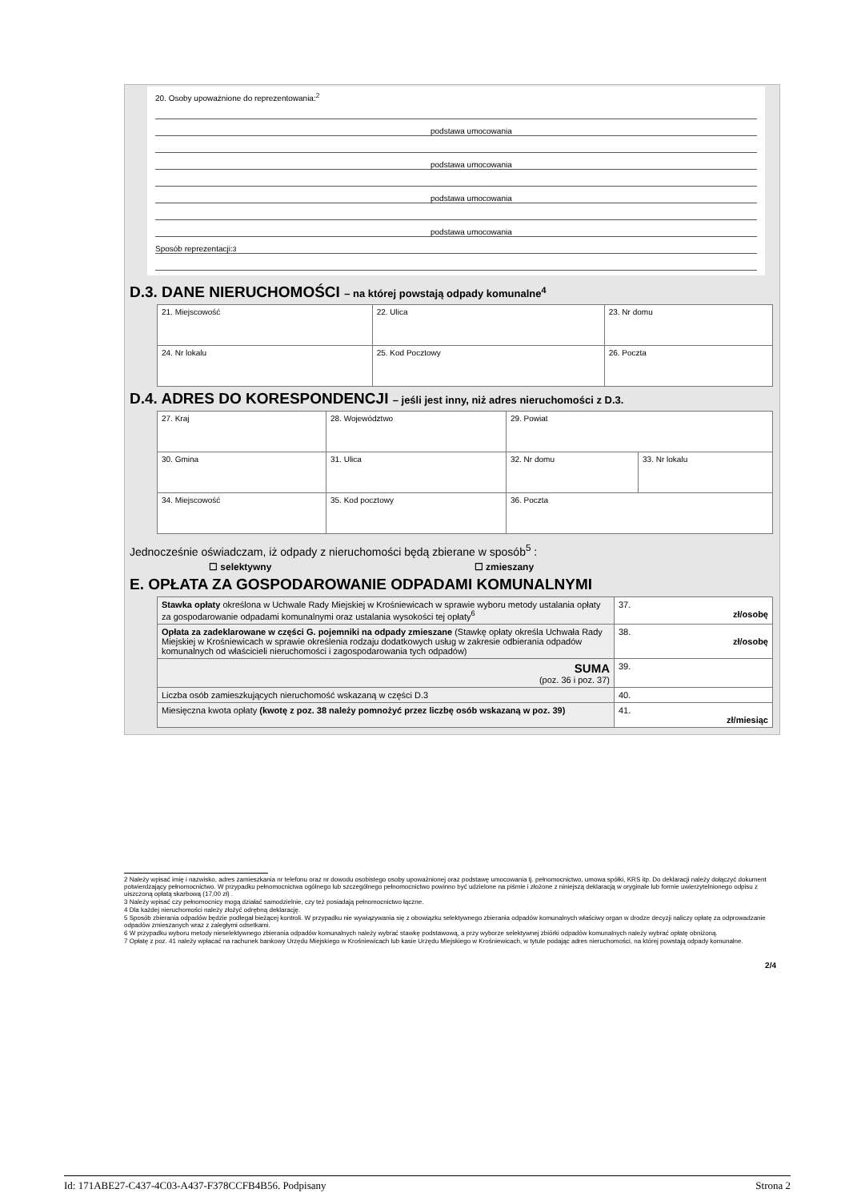20. Osoby upoważnione do reprezentowania:<sup>2</sup>
podstawa umocowania
podstawa umocowania
podstawa umocowania
podstawa umocowania
Sposób reprezentacji:<sup>3</sup>
D.3. DANE NIERUCHOMOŚCI – na której powstają odpady komunalne<sup>4</sup>
| 21. Miejscowość | 22. Ulica | 23. Nr domu |
| 24. Nr lokalu | 25. Kod Pocztowy | 26. Poczta |
D.4. ADRES DO KORESPONDENCJI – jeśli jest inny, niż adres nieruchomości z D.3.
| 27. Kraj | 28. Województwo | | 29. Powiat | |
| 30. Gmina | 31. Ulica | | 32. Nr domu | 33. Nr lokalu |
| 34. Miejscowość | | 35. Kod pocztowy | 36. Poczta | |
Jednocześnie oświadczam, iż odpady z nieruchomości będą zbierane w sposób<sup>5</sup> :
☐ selektywny ☐ zmieszany
E. OPŁATA ZA GOSPODAROWANIE ODPADAMI KOMUNALNYMI
| Stawka opłaty określona w Uchwale Rady Miejskiej w Krośniewicach w sprawie wyboru metody ustalania opłaty za gospodarowanie odpadami komunalnymi oraz ustalania wysokości tej opłaty<sup>6</sup> | 37. zł/osobę |
| Opłata za zadeklarowane w części G. pojemniki na odpady zmieszane (Stawkę opłaty określa Uchwała Rady Miejskiej w Krośniewicach w sprawie określenia rodzaju dodatkowych usług w zakresie odbierania odpadów komunalnych od właścicieli nieruchomości i zagospodarowania tych odpadów) | 38. zł/osobę |
| SUMA (poz. 36 i poz. 37) | 39. |
| Liczba osób zamieszkujących nieruchomość wskazaną w części D.3 | 40. |
| Miesięczna kwota opłaty (kwotę z poz. 38 należy pomnożyć przez liczbę osób wskazaną w poz. 39) | 41. zł/miesiąc |
2 Należy wpisać imię i nazwisko, adres zamieszkania nr telefonu oraz nr dowodu osobistego osoby upoważnionej oraz podstawę umocowania tj. pełnomocnictwo, umowa spółki, KRS itp. Do deklaracji należy dołączyć dokument potwierdzający pełnomocnictwo. W przypadku pełnomocnictwa ogólnego lub szczególnego pełnomocnictwo powinno być udzielone na piśmie i złożone z niniejszą deklaracją w oryginale lub formie uwierzytelnionego odpisu z uiszczoną opłatą skarbową (17,00 zł) .
3 Należy wpisać czy pełnomocnicy mogą działać samodzielnie, czy też posiadają pełnomocnictwo łączne.
4 Dla każdej nieruchomości należy złożyć odrębną deklarację.
5 Sposób zbierania odpadów będzie podlegał bieżącej kontroli. W przypadku nie wywiązywania się z obowiązku selektywnego zbierania odpadów komunalnych właściwy organ w drodze decyzji naliczy opłatę za odprowadzanie odpadów zmieszanych wraz z zaległymi odsetkami.
6 W przypadku wyboru metody nieselektywnego zbierania odpadów komunalnych należy wybrać stawkę podstawową, a przy wyborze selektywnej zbiórki odpadów komunalnych należy wybrać opłatę obniżoną.
7 Opłatę z poz. 41 należy wpłacać na rachunek bankowy Urzędu Miejskiego w Krośniewicach lub kasie Urzędu Miejskiego w Krośniewicach, w tytule podając adres nieruchomości, na której powstają odpady komunalne.
2/4
Id: 171ABE27-C437-4C03-A437-F378CCFB4B56. Podpisany Strona 2